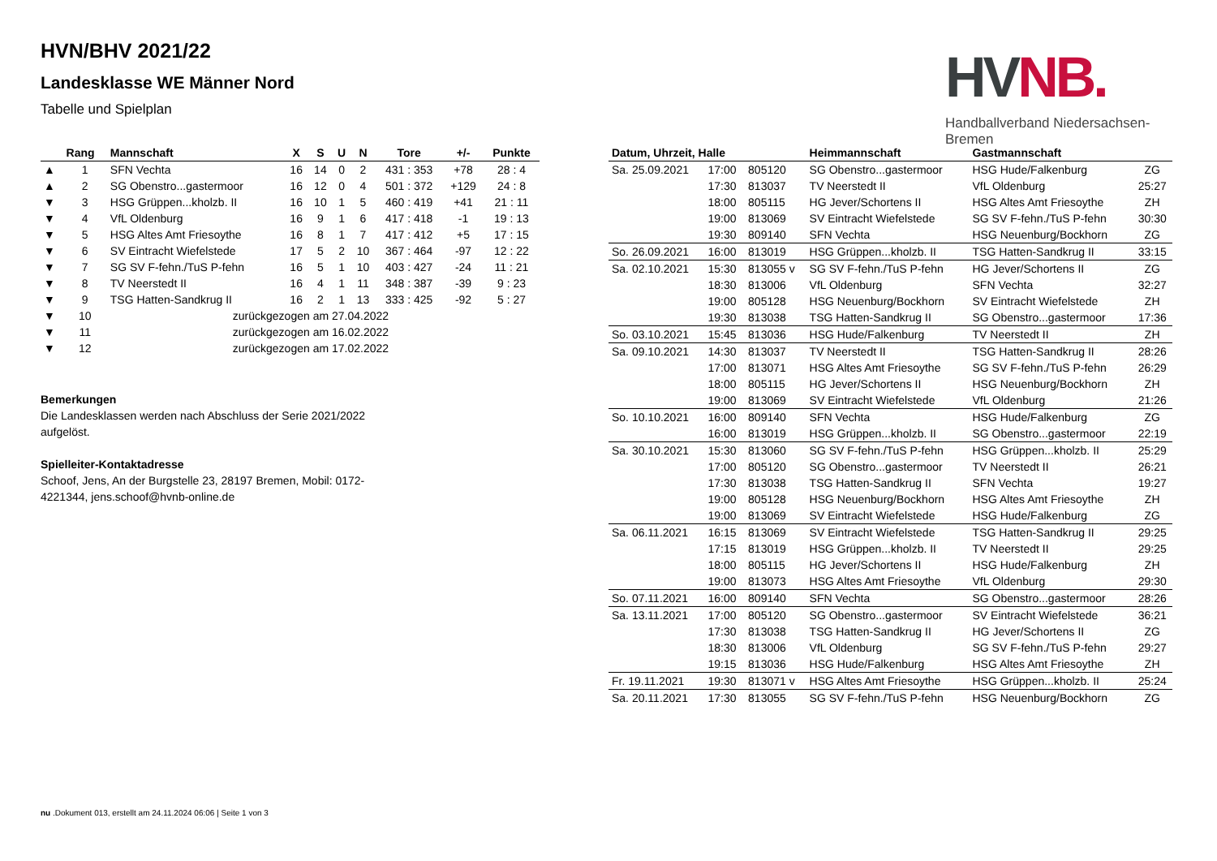HVN/BHV 2021/22
Landesklasse WE Männer Nord
Tabelle und Spielplan
HV NB.
Handballverband Niedersachsen-Bremen
| | Rang | Mannschaft | X | S | U | N | Tore | +/- | Punkte |
| --- | --- | --- | --- | --- | --- | --- | --- | --- | --- |
| ▲ | 1 | SFN Vechta | 16 | 14 | 0 | 2 | 431 : 353 | +78 | 28 : 4 |
| ▲ | 2 | SG Obenstro...gastermoor | 16 | 12 | 0 | 4 | 501 : 372 | +129 | 24 : 8 |
| ▼ | 3 | HSG Grüppen...kholzb. II | 16 | 10 | 1 | 5 | 460 : 419 | +41 | 21 : 11 |
| ▼ | 4 | VfL Oldenburg | 16 | 9 | 1 | 6 | 417 : 418 | -1 | 19 : 13 |
| ▼ | 5 | HSG Altes Amt Friesoythe | 16 | 8 | 1 | 7 | 417 : 412 | +5 | 17 : 15 |
| ▼ | 6 | SV Eintracht Wiefelstede | 17 | 5 | 2 | 10 | 367 : 464 | -97 | 12 : 22 |
| ▼ | 7 | SG SV F-fehn./TuS P-fehn | 16 | 5 | 1 | 10 | 403 : 427 | -24 | 11 : 21 |
| ▼ | 8 | TV Neerstedt II | 16 | 4 | 1 | 11 | 348 : 387 | -39 | 9 : 23 |
| ▼ | 9 | TSG Hatten-Sandkrug II | 16 | 2 | 1 | 13 | 333 : 425 | -92 | 5 : 27 |
| ▼ | 10 | zurückgezogen am 27.04.2022 | | | | | | | |
| ▼ | 11 | zurückgezogen am 16.02.2022 | | | | | | | |
| ▼ | 12 | zurückgezogen am 17.02.2022 | | | | | | | |
Bemerkungen
Die Landesklassen werden nach Abschluss der Serie 2021/2022 aufgelöst.
Spielleiter-Kontaktadresse
Schoof, Jens, An der Burgstelle 23, 28197 Bremen, Mobil: 0172-4221344, jens.schoof@hvnb-online.de
| Datum, Uhrzeit, Halle | | | Heimmannschaft | Gastmannschaft | |
| --- | --- | --- | --- | --- | --- |
| Sa. 25.09.2021 | 17:00 | 805120 | SG Obenstro...gastermoor | HSG Hude/Falkenburg | ZG |
| | 17:30 | 813037 | TV Neerstedt II | VfL Oldenburg | 25:27 |
| | 18:00 | 805115 | HG Jever/Schortens II | HSG Altes Amt Friesoythe | ZH |
| | 19:00 | 813069 | SV Eintracht Wiefelstede | SG SV F-fehn./TuS P-fehn | 30:30 |
| | 19:30 | 809140 | SFN Vechta | HSG Neuenburg/Bockhorn | ZG |
| So. 26.09.2021 | 16:00 | 813019 | HSG Grüppen...kholzb. II | TSG Hatten-Sandkrug II | 33:15 |
| Sa. 02.10.2021 | 15:30 | 813055 v | SG SV F-fehn./TuS P-fehn | HG Jever/Schortens II | ZG |
| | 18:30 | 813006 | VfL Oldenburg | SFN Vechta | 32:27 |
| | 19:00 | 805128 | HSG Neuenburg/Bockhorn | SV Eintracht Wiefelstede | ZH |
| | 19:30 | 813038 | TSG Hatten-Sandkrug II | SG Obenstro...gastermoor | 17:36 |
| So. 03.10.2021 | 15:45 | 813036 | HSG Hude/Falkenburg | TV Neerstedt II | ZH |
| Sa. 09.10.2021 | 14:30 | 813037 | TV Neerstedt II | TSG Hatten-Sandkrug II | 28:26 |
| | 17:00 | 813071 | HSG Altes Amt Friesoythe | SG SV F-fehn./TuS P-fehn | 26:29 |
| | 18:00 | 805115 | HG Jever/Schortens II | HSG Neuenburg/Bockhorn | ZH |
| | 19:00 | 813069 | SV Eintracht Wiefelstede | VfL Oldenburg | 21:26 |
| So. 10.10.2021 | 16:00 | 809140 | SFN Vechta | HSG Hude/Falkenburg | ZG |
| | 16:00 | 813019 | HSG Grüppen...kholzb. II | SG Obenstro...gastermoor | 22:19 |
| Sa. 30.10.2021 | 15:30 | 813060 | SG SV F-fehn./TuS P-fehn | HSG Grüppen...kholzb. II | 25:29 |
| | 17:00 | 805120 | SG Obenstro...gastermoor | TV Neerstedt II | 26:21 |
| | 17:30 | 813038 | TSG Hatten-Sandkrug II | SFN Vechta | 19:27 |
| | 19:00 | 805128 | HSG Neuenburg/Bockhorn | HSG Altes Amt Friesoythe | ZH |
| | 19:00 | 813069 | SV Eintracht Wiefelstede | HSG Hude/Falkenburg | ZG |
| Sa. 06.11.2021 | 16:15 | 813069 | SV Eintracht Wiefelstede | TSG Hatten-Sandkrug II | 29:25 |
| | 17:15 | 813019 | HSG Grüppen...kholzb. II | TV Neerstedt II | 29:25 |
| | 18:00 | 805115 | HG Jever/Schortens II | HSG Hude/Falkenburg | ZH |
| | 19:00 | 813073 | HSG Altes Amt Friesoythe | VfL Oldenburg | 29:30 |
| So. 07.11.2021 | 16:00 | 809140 | SFN Vechta | SG Obenstro...gastermoor | 28:26 |
| Sa. 13.11.2021 | 17:00 | 805120 | SG Obenstro...gastermoor | SV Eintracht Wiefelstede | 36:21 |
| | 17:30 | 813038 | TSG Hatten-Sandkrug II | HG Jever/Schortens II | ZG |
| | 18:30 | 813006 | VfL Oldenburg | SG SV F-fehn./TuS P-fehn | 29:27 |
| | 19:15 | 813036 | HSG Hude/Falkenburg | HSG Altes Amt Friesoythe | ZH |
| Fr. 19.11.2021 | 19:30 | 813071 v | HSG Altes Amt Friesoythe | HSG Grüppen...kholzb. II | 25:24 |
| Sa. 20.11.2021 | 17:30 | 813055 | SG SV F-fehn./TuS P-fehn | HSG Neuenburg/Bockhorn | ZG |
nu .Dokument 013, erstellt am 24.11.2024 06:06 | Seite 1 von 3